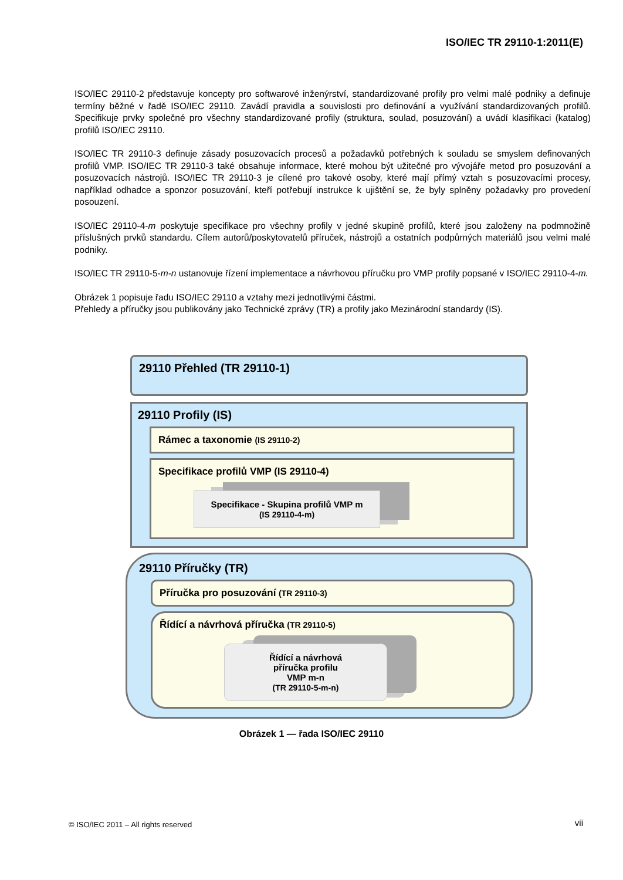ISO/IEC TR 29110-1:2011(E)
ISO/IEC 29110-2 představuje koncepty pro softwarové inženýrství, standardizované profily pro velmi malé podniky a definuje termíny běžné v řadě ISO/IEC 29110. Zavádí pravidla a souvislosti pro definování a využívání standardizovaných profilů. Specifikuje prvky společné pro všechny standardizované profily (struktura, soulad, posuzování) a uvádí klasifikaci (katalog) profilů ISO/IEC 29110.
ISO/IEC TR 29110-3 definuje zásady posuzovacích procesů a požadavků potřebných k souladu se smyslem definovaných profilů VMP. ISO/IEC TR 29110-3 také obsahuje informace, které mohou být užitečné pro vývojáře metod pro posuzování a posuzovacích nástrojů. ISO/IEC TR 29110-3 je cílené pro takové osoby, které mají přímý vztah s posuzovacími procesy, například odhadce a sponzor posuzování, kteří potřebují instrukce k ujištění se, že byly splněny požadavky pro provedení posouzení.
ISO/IEC 29110-4-m poskytuje specifikace pro všechny profily v jedné skupině profilů, které jsou založeny na podmnožině příslušných prvků standardu. Cílem autorů/poskytovatelů příruček, nástrojů a ostatních podpůrných materiálů jsou velmi malé podniky.
ISO/IEC TR 29110-5-m-n ustanovuje řízení implementace a návrhovou příručku pro VMP profily popsané v ISO/IEC 29110-4-m.
Obrázek 1 popisuje řadu ISO/IEC 29110 a vztahy mezi jednotlivými částmi.
Přehledy a příručky jsou publikovány jako Technické zprávy (TR) a profily jako Mezinárodní standardy (IS).
29110 Přehled (TR 29110-1)
29110 Profily (IS)
Rámec a taxonomie (IS 29110-2)
Specifikace profilů VMP (IS 29110-4)
Specifikace - Skupina profilů VMP m
(IS 29110-4-m)
29110 Příručky (TR)
Příručka pro posuzování (TR 29110-3)
Řídící a návrhová příručka (TR 29110-5)
Řídící a návrhová
příručka profilu
VMP m-n
(TR 29110-5-m-n)
Obrázek 1 — řada ISO/IEC 29110
© ISO/IEC 2011 – All rights reserved
vii